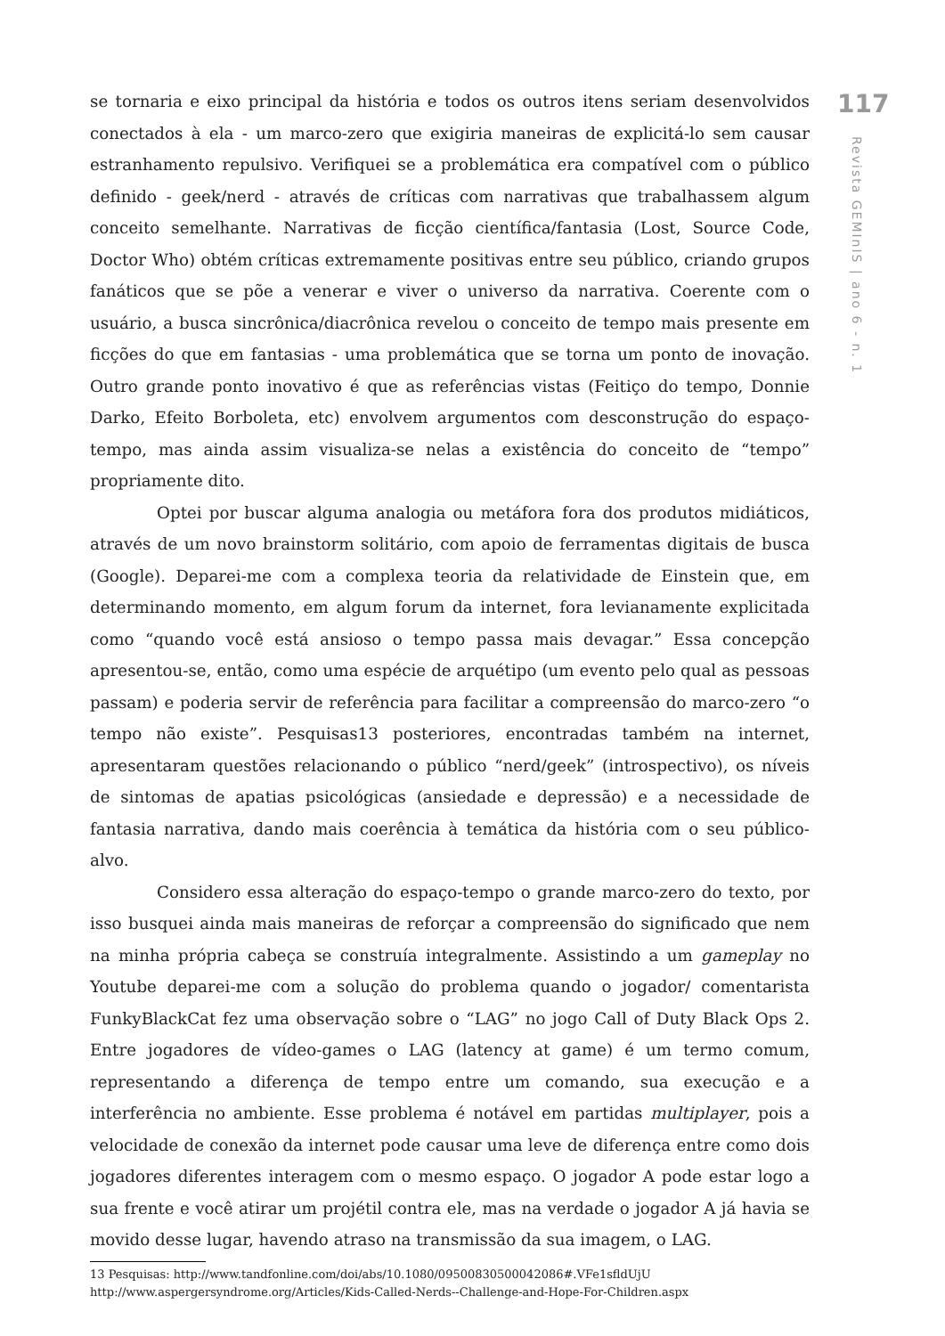se tornaria e eixo principal da história e todos os outros itens seriam desenvolvidos conectados à ela - um marco-zero que exigiria maneiras de explicitá-lo sem causar estranhamento repulsivo. Verifiquei se a problemática era compatível com o público definido - geek/nerd - através de críticas com narrativas que trabalhassem algum conceito semelhante. Narrativas de ficção científica/fantasia (Lost, Source Code, Doctor Who) obtém críticas extremamente positivas entre seu público, criando grupos fanáticos que se põe a venerar e viver o universo da narrativa. Coerente com o usuário, a busca sincrônica/diacrônica revelou o conceito de tempo mais presente em ficções do que em fantasias - uma problemática que se torna um ponto de inovação. Outro grande ponto inovativo é que as referências vistas (Feitiço do tempo, Donnie Darko, Efeito Borboleta, etc) envolvem argumentos com desconstrução do espaço-tempo, mas ainda assim visualiza-se nelas a existência do conceito de “tempo” propriamente dito.
Optei por buscar alguma analogia ou metáfora fora dos produtos midiáticos, através de um novo brainstorm solitário, com apoio de ferramentas digitais de busca (Google). Deparei-me com a complexa teoria da relatividade de Einstein que, em determinando momento, em algum forum da internet, fora levianamente explicitada como “quando você está ansioso o tempo passa mais devagar.” Essa concepção apresentou-se, então, como uma espécie de arquétipo (um evento pelo qual as pessoas passam) e poderia servir de referência para facilitar a compreensão do marco-zero “o tempo não existe”. Pesquisas13 posteriores, encontradas também na internet, apresentaram questões relacionando o público “nerd/geek” (introspectivo), os níveis de sintomas de apatias psicológicas (ansiedade e depressão) e a necessidade de fantasia narrativa, dando mais coerência à temática da história com o seu público-alvo.
Considero essa alteração do espaço-tempo o grande marco-zero do texto, por isso busquei ainda mais maneiras de reforçar a compreensão do significado que nem na minha própria cabeça se construía integralmente. Assistindo a um gameplay no Youtube deparei-me com a solução do problema quando o jogador/ comentarista FunkyBlackCat fez uma observação sobre o “LAG” no jogo Call of Duty Black Ops 2. Entre jogadores de vídeo-games o LAG (latency at game) é um termo comum, representando a diferença de tempo entre um comando, sua execução e a interferência no ambiente. Esse problema é notável em partidas multiplayer, pois a velocidade de conexão da internet pode causar uma leve de diferença entre como dois jogadores diferentes interagem com o mesmo espaço. O jogador A pode estar logo a sua frente e você atirar um projétil contra ele, mas na verdade o jogador A já havia se movido desse lugar, havendo atraso na transmissão da sua imagem, o LAG.
13 Pesquisas: http://www.tandfonline.com/doi/abs/10.1080/09500830500042086#.VFe1sfldUjU
http://www.aspergersyndrome.org/Articles/Kids-Called-Nerds--Challenge-and-Hope-For-Children.aspx
117
Revista GEMInIS | ano 6 - n. 1